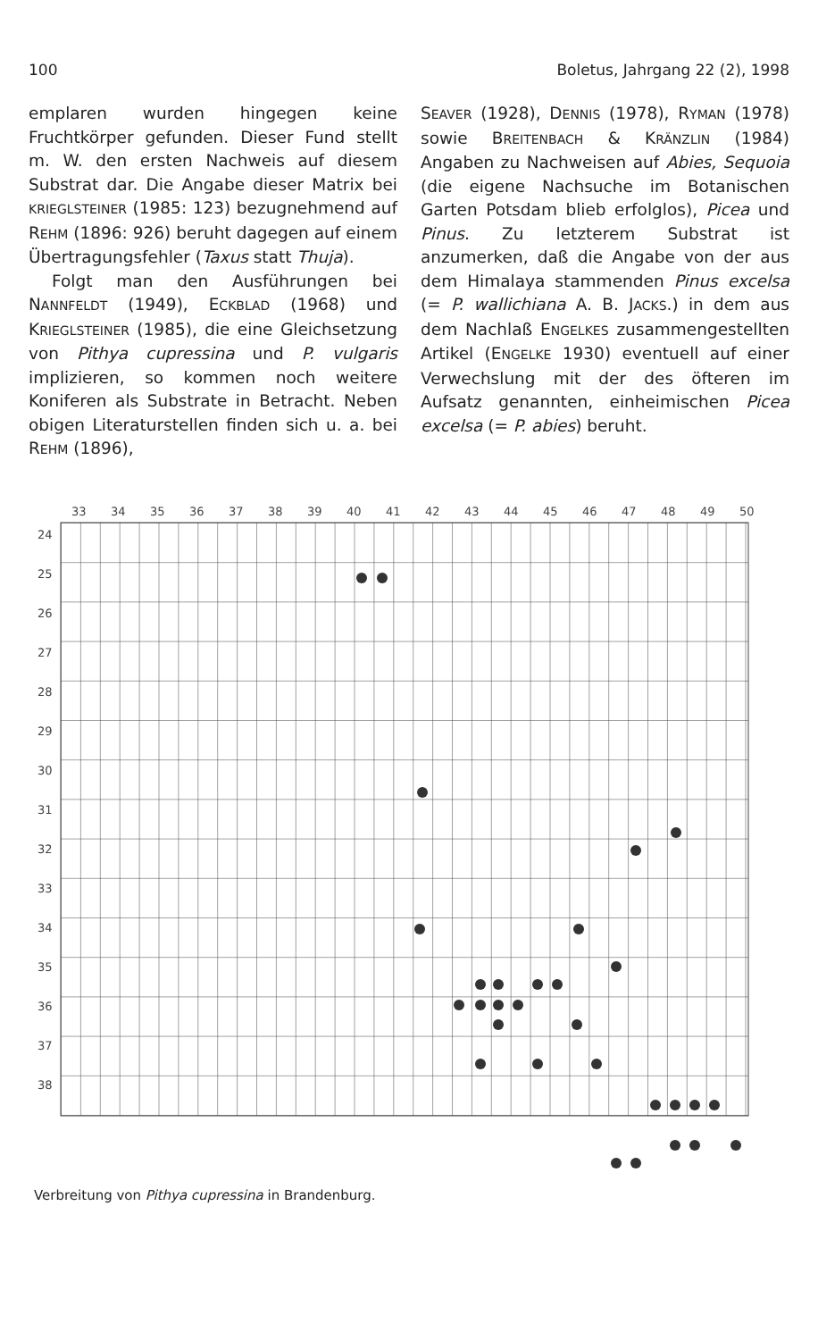100 Boletus, Jahrgang 22 (2), 1998
emplaren wurden hingegen keine Fruchtkörper gefunden. Dieser Fund stellt m. W. den ersten Nachweis auf diesem Substrat dar. Die Angabe dieser Matrix bei KRIEGLSTEINER (1985: 123) bezugnehmend auf REHM (1896: 926) beruht dagegen auf einem Übertragungsfehler (Taxus statt Thuja).
Folgt man den Ausführungen bei NANNFELDT (1949), ECKBLAD (1968) und KRIEGLSTEINER (1985), die eine Gleichsetzung von Pithya cupressina und P. vulgaris implizieren, so kommen noch weitere Koniferen als Substrate in Betracht. Neben obigen Literaturstellen finden sich u. a. bei REHM (1896),
SEAVER (1928), DENNIS (1978), RYMAN (1978) sowie BREITENBACH & KRÄNZLIN (1984) Angaben zu Nachweisen auf Abies, Sequoia (die eigene Nachsuche im Botanischen Garten Potsdam blieb erfolglos), Picea und Pinus. Zu letzterem Substrat ist anzumerken, daß die Angabe von der aus dem Himalaya stammenden Pinus excelsa (= P. wallichiana A. B. JACKS.) in dem aus dem Nachlaß ENGELKES zusammengestellten Artikel (ENGELKE 1930) eventuell auf einer Verwechslung mit der des öfteren im Aufsatz genannten, einheimischen Picea excelsa (= P. abies) beruht.
33
34
35
36
37
38
39
40
41
42
43
44
45
46
47
48
49
50
24
25
26
27
28
29
30
31
32
33
34
35
36
37
38
Verbreitung von Pithya cupressina in Brandenburg.